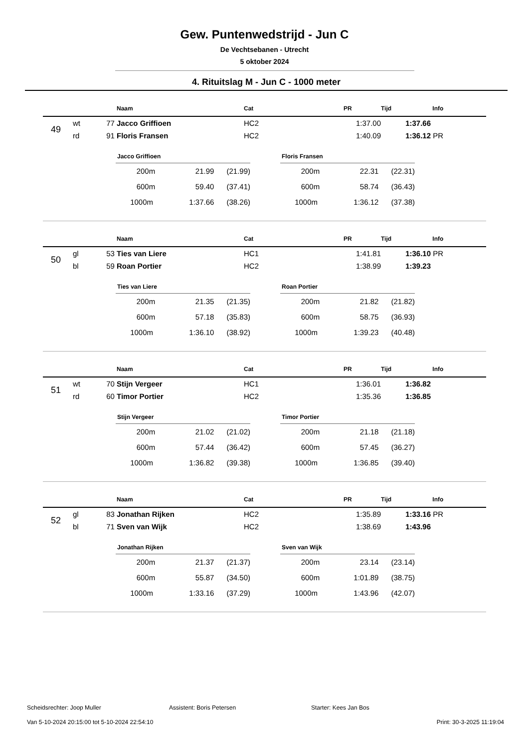Gew. Puntenwedstrijd - Jun C
De Vechtsebanen - Utrecht
5 oktober 2024
4. Rituitslag M - Jun C - 1000 meter
| | | | Naam | Cat | PR | Tijd | Info |
| --- | --- | --- | --- | --- | --- | --- | --- |
| 49 | wt | 77 | Jacco Griffioen | HC2 | 1:37.00 | 1:37.66 | |
| | rd | 91 | Floris Fransen | HC2 | 1:40.09 | 1:36.12 | PR |
| Jacco Griffioen | | |
| --- | --- | --- |
| 200m | 21.99 | (21.99) |
| 600m | 59.40 | (37.41) |
| 1000m | 1:37.66 | (38.26) |
| Floris Fransen | | |
| --- | --- | --- |
| 200m | 22.31 | (22.31) |
| 600m | 58.74 | (36.43) |
| 1000m | 1:36.12 | (37.38) |
| | | | Naam | Cat | PR | Tijd | Info |
| --- | --- | --- | --- | --- | --- | --- | --- |
| 50 | gl | 53 | Ties van Liere | HC1 | 1:41.81 | 1:36.10 | PR |
| | bl | 59 | Roan Portier | HC2 | 1:38.99 | 1:39.23 | |
| Ties van Liere | | |
| --- | --- | --- |
| 200m | 21.35 | (21.35) |
| 600m | 57.18 | (35.83) |
| 1000m | 1:36.10 | (38.92) |
| Roan Portier | | |
| --- | --- | --- |
| 200m | 21.82 | (21.82) |
| 600m | 58.75 | (36.93) |
| 1000m | 1:39.23 | (40.48) |
| | | | Naam | Cat | PR | Tijd | Info |
| --- | --- | --- | --- | --- | --- | --- | --- |
| 51 | wt | 70 | Stijn Vergeer | HC1 | 1:36.01 | 1:36.82 | |
| | rd | 60 | Timor Portier | HC2 | 1:35.36 | 1:36.85 | |
| Stijn Vergeer | | |
| --- | --- | --- |
| 200m | 21.02 | (21.02) |
| 600m | 57.44 | (36.42) |
| 1000m | 1:36.82 | (39.38) |
| Timor Portier | | |
| --- | --- | --- |
| 200m | 21.18 | (21.18) |
| 600m | 57.45 | (36.27) |
| 1000m | 1:36.85 | (39.40) |
| | | | Naam | Cat | PR | Tijd | Info |
| --- | --- | --- | --- | --- | --- | --- | --- |
| 52 | gl | 83 | Jonathan Rijken | HC2 | 1:35.89 | 1:33.16 | PR |
| | bl | 71 | Sven van Wijk | HC2 | 1:38.69 | 1:43.96 | |
| Jonathan Rijken | | |
| --- | --- | --- |
| 200m | 21.37 | (21.37) |
| 600m | 55.87 | (34.50) |
| 1000m | 1:33.16 | (37.29) |
| Sven van Wijk | | |
| --- | --- | --- |
| 200m | 23.14 | (23.14) |
| 600m | 1:01.89 | (38.75) |
| 1000m | 1:43.96 | (42.07) |
Scheidsrechter: Joop Muller Assistent: Boris Petersen Starter: Kees Jan Bos
Van 5-10-2024 20:15:00 tot 5-10-2024 22:54:10 Print: 30-3-2025 11:19:04